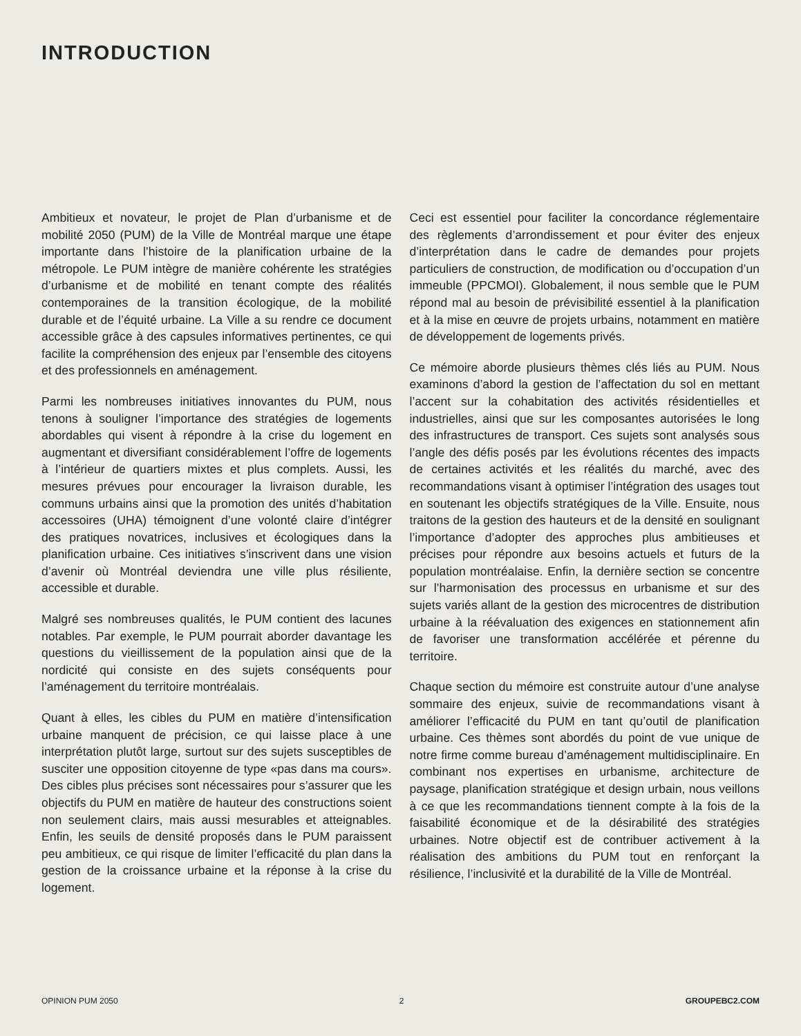INTRODUCTION
Ambitieux et novateur, le projet de Plan d’urbanisme et de mobilité 2050 (PUM) de la Ville de Montréal marque une étape importante dans l’histoire de la planification urbaine de la métropole. Le PUM intègre de manière cohérente les stratégies d’urbanisme et de mobilité en tenant compte des réalités contemporaines de la transition écologique, de la mobilité durable et de l’équité urbaine. La Ville a su rendre ce document accessible grâce à des capsules informatives pertinentes, ce qui facilite la compréhension des enjeux par l’ensemble des citoyens et des professionnels en aménagement.
Parmi les nombreuses initiatives innovantes du PUM, nous tenons à souligner l’importance des stratégies de logements abordables qui visent à répondre à la crise du logement en augmentant et diversifiant considérablement l’offre de logements à l’intérieur de quartiers mixtes et plus complets. Aussi, les mesures prévues pour encourager la livraison durable, les communs urbains ainsi que la promotion des unités d’habitation accessoires (UHA) témoignent d’une volonté claire d’intégrer des pratiques novatrices, inclusives et écologiques dans la planification urbaine. Ces initiatives s’inscrivent dans une vision d’avenir où Montréal deviendra une ville plus résiliente, accessible et durable.
Malgré ses nombreuses qualités, le PUM contient des lacunes notables. Par exemple, le PUM pourrait aborder davantage les questions du vieillissement de la population ainsi que de la nordicité qui consiste en des sujets conséquents pour l’aménagement du territoire montréalais.
Quant à elles, les cibles du PUM en matière d’intensification urbaine manquent de précision, ce qui laisse place à une interprétation plutôt large, surtout sur des sujets susceptibles de susciter une opposition citoyenne de type «pas dans ma cours». Des cibles plus précises sont nécessaires pour s’assurer que les objectifs du PUM en matière de hauteur des constructions soient non seulement clairs, mais aussi mesurables et atteignables. Enfin, les seuils de densité proposés dans le PUM paraissent peu ambitieux, ce qui risque de limiter l’efficacité du plan dans la gestion de la croissance urbaine et la réponse à la crise du logement.
Ceci est essentiel pour faciliter la concordance réglementaire des règlements d’arrondissement et pour éviter des enjeux d’interprétation dans le cadre de demandes pour projets particuliers de construction, de modification ou d’occupation d’un immeuble (PPCMOI). Globalement, il nous semble que le PUM répond mal au besoin de prévisibilité essentiel à la planification et à la mise en œuvre de projets urbains, notamment en matière de développement de logements privés.
Ce mémoire aborde plusieurs thèmes clés liés au PUM. Nous examinons d’abord la gestion de l’affectation du sol en mettant l’accent sur la cohabitation des activités résidentielles et industrielles, ainsi que sur les composantes autorisées le long des infrastructures de transport. Ces sujets sont analysés sous l’angle des défis posés par les évolutions récentes des impacts de certaines activités et les réalités du marché, avec des recommandations visant à optimiser l’intégration des usages tout en soutenant les objectifs stratégiques de la Ville. Ensuite, nous traitons de la gestion des hauteurs et de la densité en soulignant l’importance d’adopter des approches plus ambitieuses et précises pour répondre aux besoins actuels et futurs de la population montréalaise. Enfin, la dernière section se concentre sur l’harmonisation des processus en urbanisme et sur des sujets variés allant de la gestion des microcentres de distribution urbaine à la réévaluation des exigences en stationnement afin de favoriser une transformation accélérée et pérenne du territoire.
Chaque section du mémoire est construite autour d’une analyse sommaire des enjeux, suivie de recommandations visant à améliorer l’efficacité du PUM en tant qu’outil de planification urbaine. Ces thèmes sont abordés du point de vue unique de notre firme comme bureau d’aménagement multidisciplinaire. En combinant nos expertises en urbanisme, architecture de paysage, planification stratégique et design urbain, nous veillons à ce que les recommandations tiennent compte à la fois de la faisabilité économique et de la désirabilité des stratégies urbaines. Notre objectif est de contribuer activement à la réalisation des ambitions du PUM tout en renforçant la résilience, l’inclusivité et la durabilité de la Ville de Montréal.
OPINION PUM 2050 2 GROUPEBC2.COM